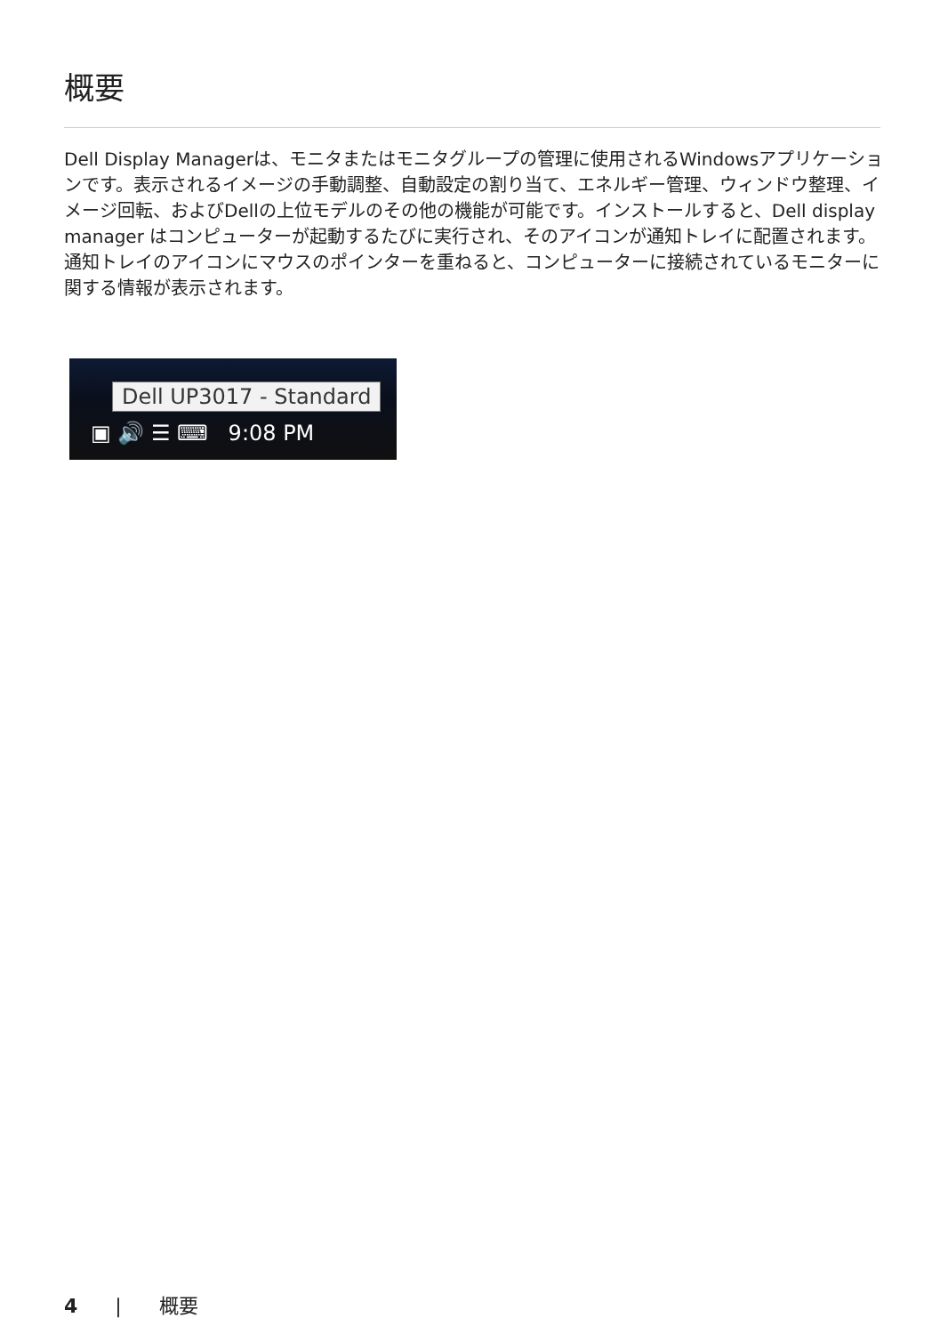概要
Dell Display Managerは、モニタまたはモニタグループの管理に使用されるWindowsアプリケーションです。表示されるイメージの手動調整、自動設定の割り当て、エネルギー管理、ウィンドウ整理、イメージ回転、およびDellの上位モデルのその他の機能が可能です。インストールすると、Dell display manager はコンピューターが起動するたびに実行され、そのアイコンが通知トレイに配置されます。通知トレイのアイコンにマウスのポインターを重ねると、コンピューターに接続されているモニターに関する情報が表示されます。
Dell UP3017 - Standard
▣ 🔊 ☰ ⌨ 9:08 PM
4 | 概要